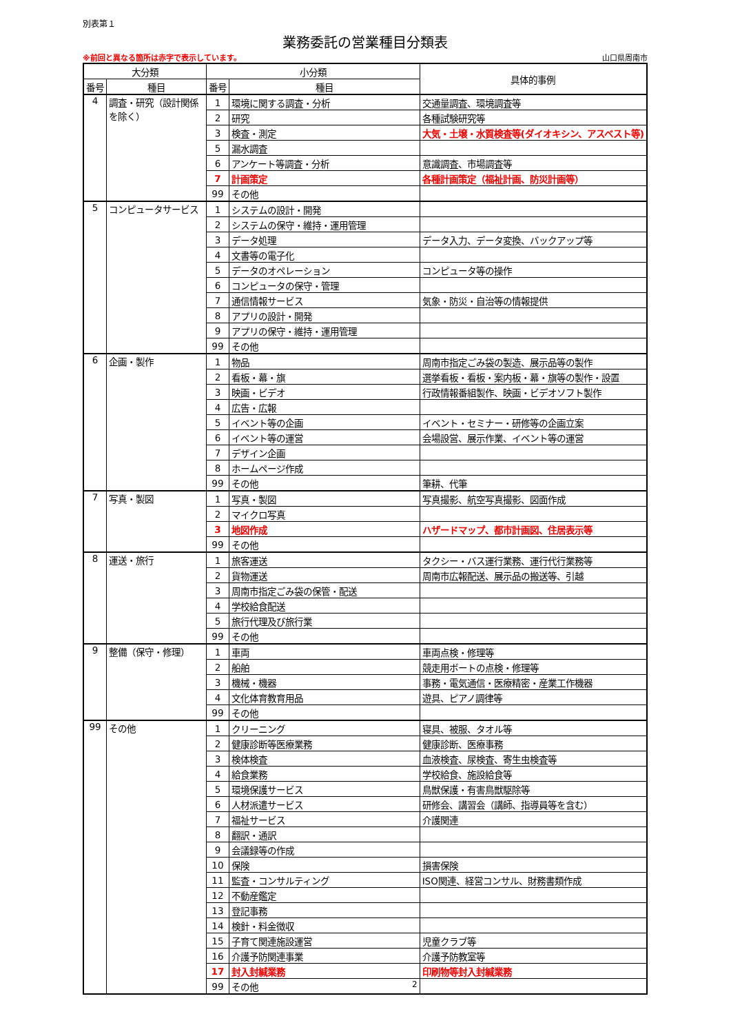別表第１
業務委託の営業種目分類表
※前回と異なる箇所は赤字で表示しています。 山口県周南市
| 大分類 | | 小分類 | | 具体的事例 |
| --- | --- | --- | --- | --- |
| 番号 | 種目 | 番号 | 種目 | |
| 4 | 調査・研究（設計関係を除く） | 1 | 環境に関する調査・分析 | 交通量調査、環境調査等 |
| | | 2 | 研究 | 各種試験研究等 |
| | | 3 | 検査・測定 | 大気・土壌・水質検査等(ダイオキシン、アスベスト等) |
| | | 5 | 漏水調査 | |
| | | 6 | アンケート等調査・分析 | 意識調査、市場調査等 |
| | | 7 | 計画策定 | 各種計画策定（福祉計画、防災計画等） |
| | | 99 | その他 | |
| 5 | コンピュータサービス | 1 | システムの設計・開発 | |
| | | 2 | システムの保守・維持・運用管理 | |
| | | 3 | データ処理 | データ入力、データ変換、バックアップ等 |
| | | 4 | 文書等の電子化 | |
| | | 5 | データのオペレーション | コンピュータ等の操作 |
| | | 6 | コンピュータの保守・管理 | |
| | | 7 | 通信情報サービス | 気象・防災・自治等の情報提供 |
| | | 8 | アプリの設計・開発 | |
| | | 9 | アプリの保守・維持・運用管理 | |
| | | 99 | その他 | |
| 6 | 企画・製作 | 1 | 物品 | 周南市指定ごみ袋の製造、展示品等の製作 |
| | | 2 | 看板・幕・旗 | 選挙看板・看板・案内板・幕・旗等の製作・設置 |
| | | 3 | 映画・ビデオ | 行政情報番組製作、映画・ビデオソフト製作 |
| | | 4 | 広告・広報 | |
| | | 5 | イベント等の企画 | イベント・セミナー・研修等の企画立案 |
| | | 6 | イベント等の運営 | 会場設営、展示作業、イベント等の運営 |
| | | 7 | デザイン企画 | |
| | | 8 | ホームページ作成 | |
| | | 99 | その他 | 筆耕、代筆 |
| 7 | 写真・製図 | 1 | 写真・製図 | 写真撮影、航空写真撮影、図面作成 |
| | | 2 | マイクロ写真 | |
| | | 3 | 地図作成 | ハザードマップ、都市計画図、住居表示等 |
| | | 99 | その他 | |
| 8 | 運送・旅行 | 1 | 旅客運送 | タクシー・バス運行業務、運行代行業務等 |
| | | 2 | 貨物運送 | 周南市広報配送、展示品の搬送等、引越 |
| | | 3 | 周南市指定ごみ袋の保管・配送 | |
| | | 4 | 学校給食配送 | |
| | | 5 | 旅行代理及び旅行業 | |
| | | 99 | その他 | |
| 9 | 整備（保守・修理） | 1 | 車両 | 車両点検・修理等 |
| | | 2 | 船舶 | 競走用ボートの点検・修理等 |
| | | 3 | 機械・機器 | 事務・電気通信・医療精密・産業工作機器 |
| | | 4 | 文化体育教育用品 | 遊具、ピアノ調律等 |
| | | 99 | その他 | |
| 99 | その他 | 1 | クリーニング | 寝具、被服、タオル等 |
| | | 2 | 健康診断等医療業務 | 健康診断、医療事務 |
| | | 3 | 検体検査 | 血液検査、尿検査、寄生虫検査等 |
| | | 4 | 給食業務 | 学校給食、施設給食等 |
| | | 5 | 環境保護サービス | 鳥獣保護・有害鳥獣駆除等 |
| | | 6 | 人材派遣サービス | 研修会、講習会（講師、指導員等を含む） |
| | | 7 | 福祉サービス | 介護関連 |
| | | 8 | 翻訳・通訳 | |
| | | 9 | 会議録等の作成 | |
| | | 10 | 保険 | 損害保険 |
| | | 11 | 監査・コンサルティング | ISO関連、経営コンサル、財務書類作成 |
| | | 12 | 不動産鑑定 | |
| | | 13 | 登記事務 | |
| | | 14 | 検針・料金徴収 | |
| | | 15 | 子育て関連施設運営 | 児童クラブ等 |
| | | 16 | 介護予防関連事業 | 介護予防教室等 |
| | | 17 | 封入封緘業務 | 印刷物等封入封緘業務 |
| | | 99 | その他 2 | |